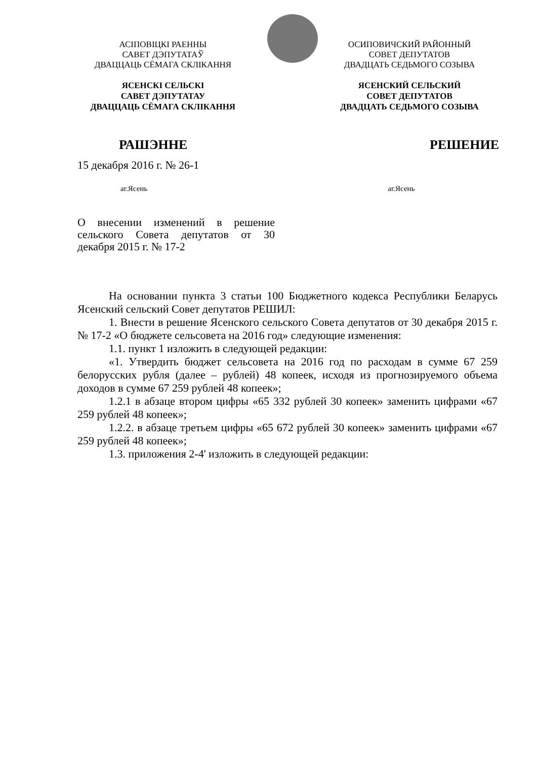АСІПОВІЦКІ РАЕННЫ
САВЕТ ДЭПУТАТАЎ
ДВАЦЦАЦЬ СЁМАГА СКЛІКАННЯ
ЯСЕНСКІ СЕЛЬСКІ
САВЕТ ДЭПУТАТАУ
ДВАЦЦАЦЬ СЁМАГА СКЛІКАННЯ
ОСИПОВИЧСКИЙ РАЙОННЫЙ
СОВЕТ ДЕПУТАТОВ
ДВАДЦАТЬ СЕДЬМОГО СОЗЫВА
ЯСЕНСКИЙ СЕЛЬСКИЙ
СОВЕТ ДЕПУТАТОВ
ДВАДЦАТЬ СЕДЬМОГО СОЗЫВА
РАШЭННЕ РЕШЕНИЕ
15 декабря 2016 г. № 26-1
аг.Ясень аг.Ясень
О внесении изменений в решение сельского Совета депутатов от 30 декабря 2015 г. № 17-2
На основании пункта 3 статьи 100 Бюджетного кодекса Республики Беларусь Ясенский сельский Совет депутатов РЕШИЛ:
1. Внести в решение Ясенского сельского Совета депутатов от 30 декабря 2015 г. № 17-2 «О бюджете сельсовета на 2016 год» следующие изменения:
1.1. пункт 1 изложить в следующей редакции:
«1. Утвердить бюджет сельсовета на 2016 год по расходам в сумме 67 259 белорусских рубля (далее – рублей) 48 копеек, исходя из прогнозируемого объема доходов в сумме 67 259 рублей 48 копеек»;
1.2.1 в абзаце втором цифры «65 332 рублей 30 копеек» заменить цифрами «67 259 рублей 48 копеек»;
1.2.2. в абзаце третьем цифры «65 672 рублей 30 копеек» заменить цифрами «67 259 рублей 48 копеек»;
1.3. приложения 2-4' изложить в следующей редакции: